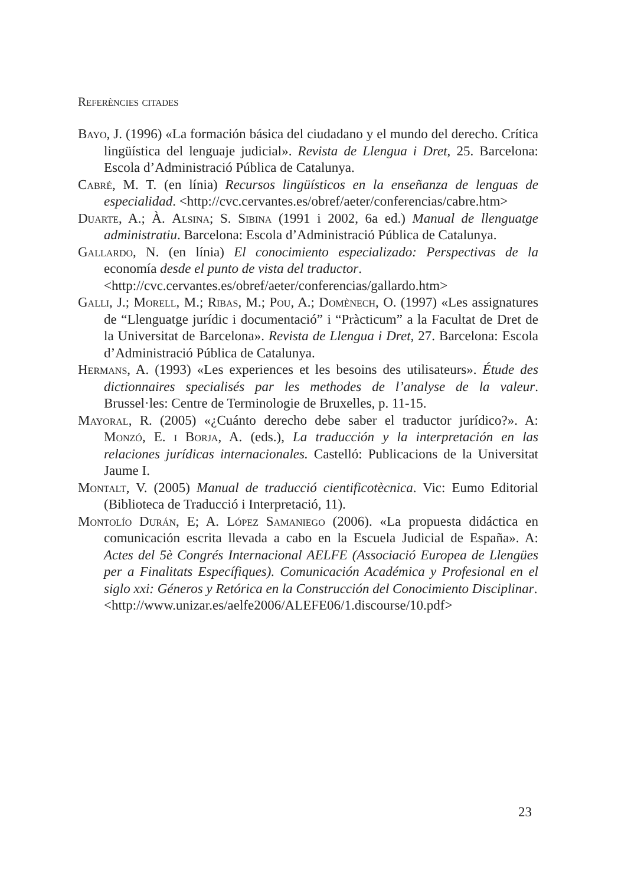Referències citades
Bayo, J. (1996) «La formación básica del ciudadano y el mundo del derecho. Crítica lingüística del lenguaje judicial». Revista de Llengua i Dret, 25. Barcelona: Escola d’Administració Pública de Catalunya.
Cabré, M. T. (en línia) Recursos lingüísticos en la enseñanza de lenguas de especialidad. <http://cvc.cervantes.es/obref/aeter/conferencias/cabre.htm>
Duarte, A.; À. Alsina; S. Sibina (1991 i 2002, 6a ed.) Manual de llenguatge administratiu. Barcelona: Escola d’Administració Pública de Catalunya.
Gallardo, N. (en línia) El conocimiento especializado: Perspectivas de la economía desde el punto de vista del traductor.
<http://cvc.cervantes.es/obref/aeter/conferencias/gallardo.htm>
Galli, J.; Morell, M.; Ribas, M.; Pou, A.; Domènech, O. (1997) «Les assignatures de “Llenguatge jurídic i documentació” i “Pràcticum” a la Facultat de Dret de la Universitat de Barcelona». Revista de Llengua i Dret, 27. Barcelona: Escola d’Administració Pública de Catalunya.
Hermans, A. (1993) «Les experiences et les besoins des utilisateurs». Étude des dictionnaires specialisés par les methodes de l’analyse de la valeur. Brussel·les: Centre de Terminologie de Bruxelles, p. 11-15.
Mayoral, R. (2005) «¿Cuánto derecho debe saber el traductor jurídico?». A: Monzó, E. i Borja, A. (eds.), La traducción y la interpretación en las relaciones jurídicas internacionales. Castelló: Publicacions de la Universitat Jaume I.
Montalt, V. (2005) Manual de traducció cientificotècnica. Vic: Eumo Editorial (Biblioteca de Traducció i Interpretació, 11).
Montolío Durán, E; A. López Samaniego (2006). «La propuesta didáctica en comunicación escrita llevada a cabo en la Escuela Judicial de España». A: Actes del 5è Congrés Internacional AELFE (Associació Europea de Llengües per a Finalitats Específiques). Comunicación Académica y Profesional en el siglo xxi: Géneros y Retórica en la Construcción del Conocimiento Disciplinar.
<http://www.unizar.es/aelfe2006/ALEFE06/1.discourse/10.pdf>
23